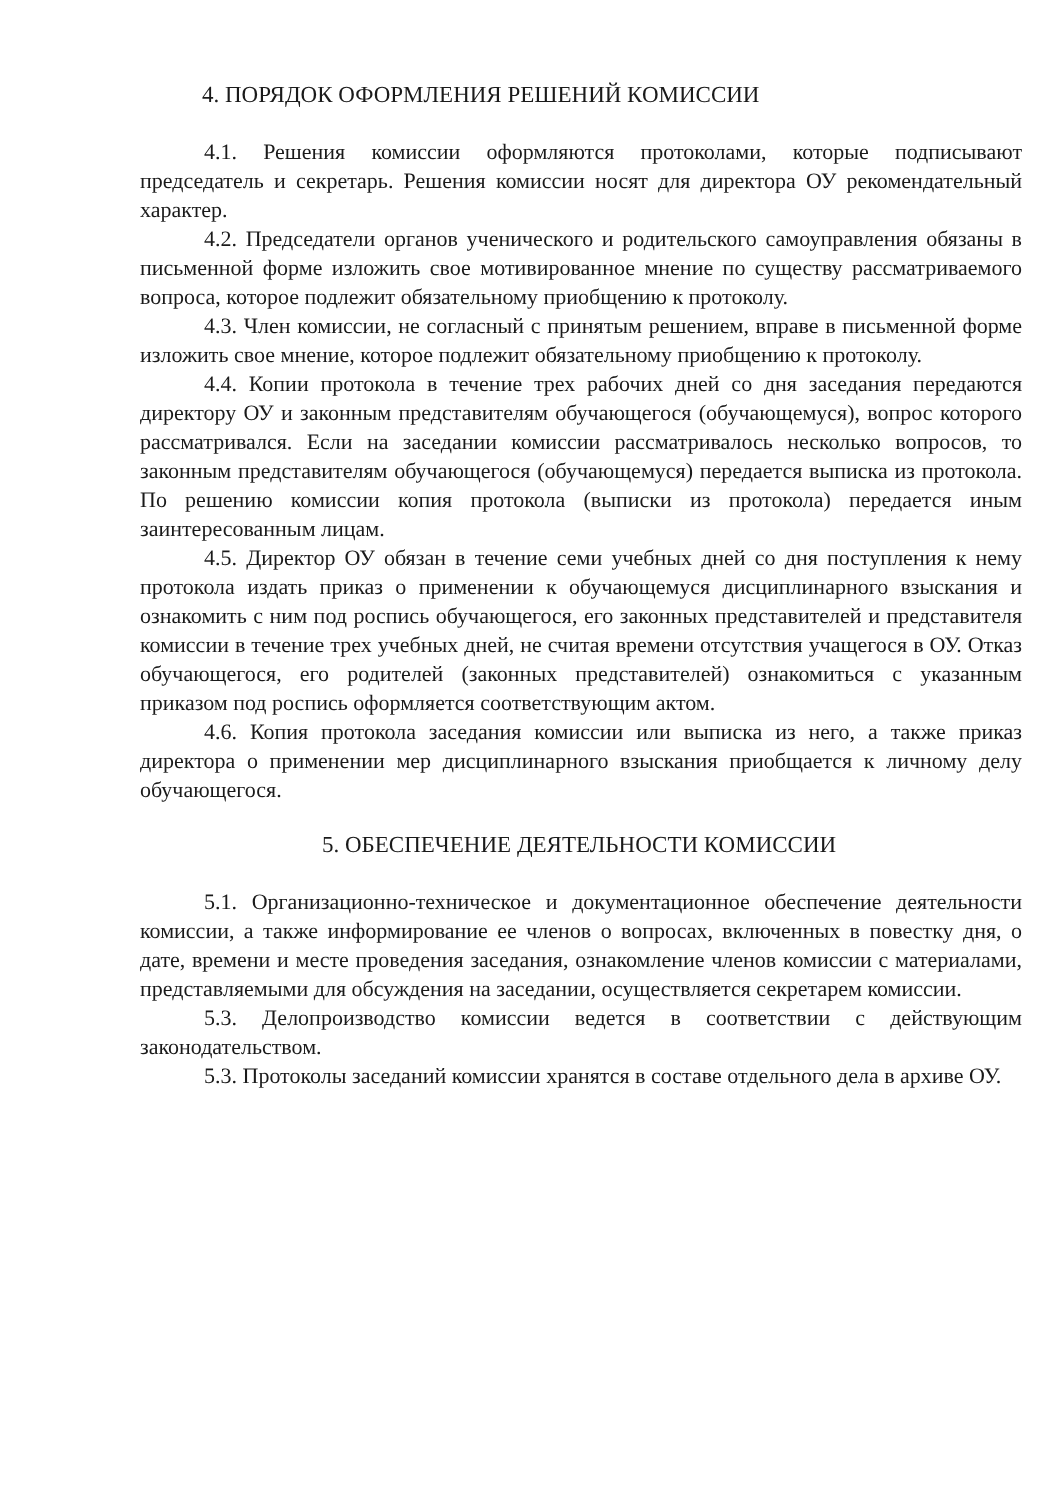4. ПОРЯДОК ОФОРМЛЕНИЯ РЕШЕНИЙ КОМИССИИ
4.1. Решения комиссии оформляются протоколами, которые подписывают председатель и секретарь. Решения комиссии носят для директора ОУ рекомендательный характер.
4.2. Председатели органов ученического и родительского самоуправления обязаны в письменной форме изложить свое мотивированное мнение по существу рассматриваемого вопроса, которое подлежит обязательному приобщению к протоколу.
4.3. Член комиссии, не согласный с принятым решением, вправе в письменной форме изложить свое мнение, которое подлежит обязательному приобщению к протоколу.
4.4. Копии протокола в течение трех рабочих дней со дня заседания передаются директору ОУ и законным представителям обучающегося (обучающемуся), вопрос которого рассматривался. Если на заседании комиссии рассматривалось несколько вопросов, то законным представителям обучающегося (обучающемуся) передается выписка из протокола. По решению комиссии копия протокола (выписки из протокола) передается иным заинтересованным лицам.
4.5. Директор ОУ обязан в течение семи учебных дней со дня поступления к нему протокола издать приказ о применении к обучающемуся дисциплинарного взыскания и ознакомить с ним под роспись обучающегося, его законных представителей и представителя комиссии в течение трех учебных дней, не считая времени отсутствия учащегося в ОУ. Отказ обучающегося, его родителей (законных представителей) ознакомиться с указанным приказом под роспись оформляется соответствующим актом.
4.6. Копия протокола заседания комиссии или выписка из него, а также приказ директора о применении мер дисциплинарного взыскания приобщается к личному делу обучающегося.
5. ОБЕСПЕЧЕНИЕ ДЕЯТЕЛЬНОСТИ КОМИССИИ
5.1. Организационно-техническое и документационное обеспечение деятельности комиссии, а также информирование ее членов о вопросах, включенных в повестку дня, о дате, времени и месте проведения заседания, ознакомление членов комиссии с материалами, представляемыми для обсуждения на заседании, осуществляется секретарем комиссии.
5.3. Делопроизводство комиссии ведется в соответствии с действующим законодательством.
5.3. Протоколы заседаний комиссии хранятся в составе отдельного дела в архиве ОУ.